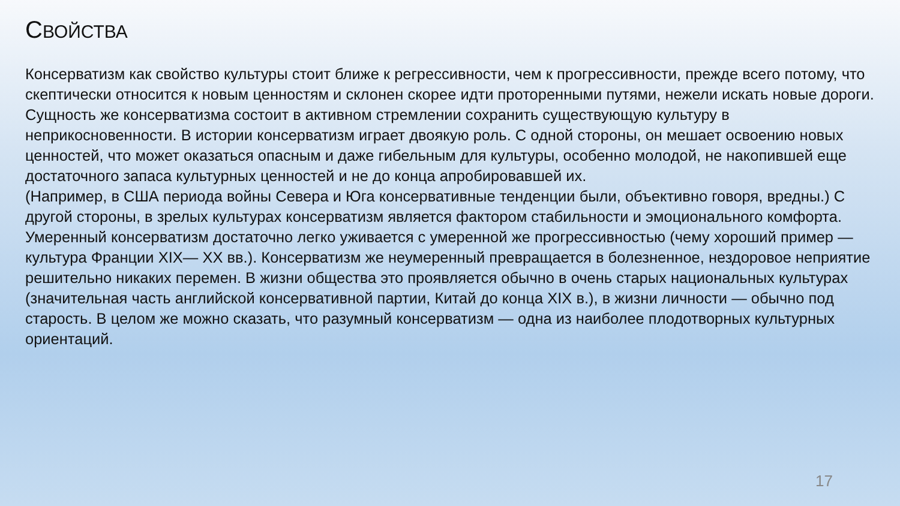СВОЙСТВА
Консерватизм как свойство культуры стоит ближе к регрессивности, чем к прогрессивности, прежде всего потому, что скептически относится к новым ценностям и склонен скорее идти проторенными путями, нежели искать новые дороги. Сущность же консерватизма состоит в активном стремлении сохранить существующую культуру в неприкосновенности. В истории консерватизм играет двоякую роль. С одной стороны, он мешает освоению новых ценностей, что может оказаться опасным и даже гибельным для культуры, особенно молодой, не накопившей еще достаточного запаса культурных ценностей и не до конца апробировавшей их.
(Например, в США периода войны Севера и Юга консервативные тенденции были, объективно говоря, вредны.) С другой стороны, в зрелых культурах консерватизм является фактором стабильности и эмоционального комфорта. Умеренный консерватизм достаточно легко уживается с умеренной же про­грессивностью (чему хороший пример — культура Франции XIX— XX вв.). Консерватизм же неумеренный превращается в болезненное, нездоровое неприятие решительно никаких перемен. В жизни общества это проявляется обычно в очень старых национальных культурах (значительная часть английской консервативной партии, Китай до конца XIX в.), в жизни личности — обычно под старость. В целом же можно сказать, что разумный консерватизм — одна из наиболее плодотворных культурных ориентаций.
17